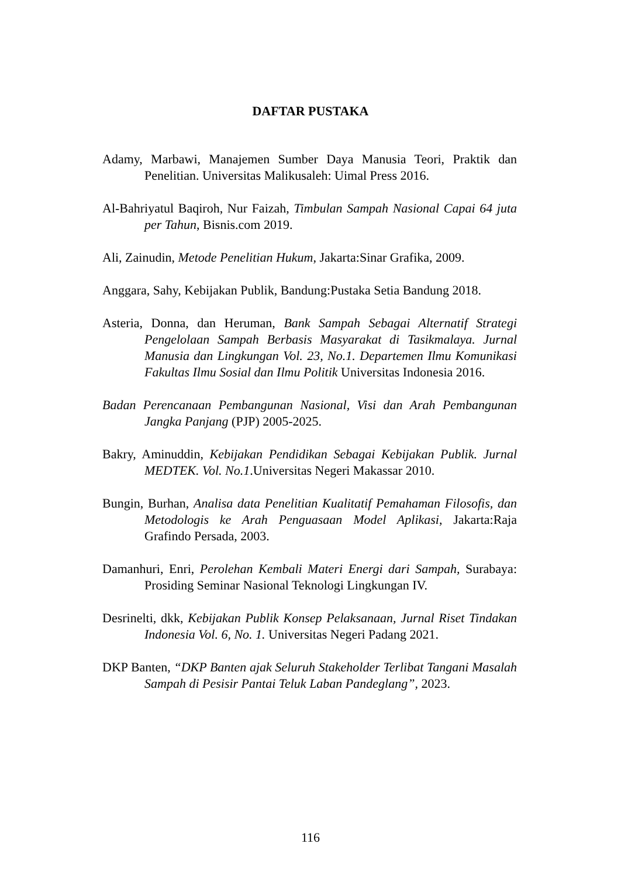DAFTAR PUSTAKA
Adamy, Marbawi, Manajemen Sumber Daya Manusia Teori, Praktik dan Penelitian. Universitas Malikusaleh: Uimal Press 2016.
Al-Bahriyatul Baqiroh, Nur Faizah, Timbulan Sampah Nasional Capai 64 juta per Tahun, Bisnis.com 2019.
Ali, Zainudin, Metode Penelitian Hukum, Jakarta:Sinar Grafika, 2009.
Anggara, Sahy, Kebijakan Publik, Bandung:Pustaka Setia Bandung 2018.
Asteria, Donna, dan Heruman, Bank Sampah Sebagai Alternatif Strategi Pengelolaan Sampah Berbasis Masyarakat di Tasikmalaya. Jurnal Manusia dan Lingkungan Vol. 23, No.1. Departemen Ilmu Komunikasi Fakultas Ilmu Sosial dan Ilmu Politik Universitas Indonesia 2016.
Badan Perencanaan Pembangunan Nasional, Visi dan Arah Pembangunan Jangka Panjang (PJP) 2005-2025.
Bakry, Aminuddin, Kebijakan Pendidikan Sebagai Kebijakan Publik. Jurnal MEDTEK. Vol. No.1.Universitas Negeri Makassar 2010.
Bungin, Burhan, Analisa data Penelitian Kualitatif Pemahaman Filosofis, dan Metodologis ke Arah Penguasaan Model Aplikasi, Jakarta:Raja Grafindo Persada, 2003.
Damanhuri, Enri, Perolehan Kembali Materi Energi dari Sampah, Surabaya: Prosiding Seminar Nasional Teknologi Lingkungan IV.
Desrinelti, dkk, Kebijakan Publik Konsep Pelaksanaan, Jurnal Riset Tindakan Indonesia Vol. 6, No. 1. Universitas Negeri Padang 2021.
DKP Banten, “DKP Banten ajak Seluruh Stakeholder Terlibat Tangani Masalah Sampah di Pesisir Pantai Teluk Laban Pandeglang”, 2023.
116